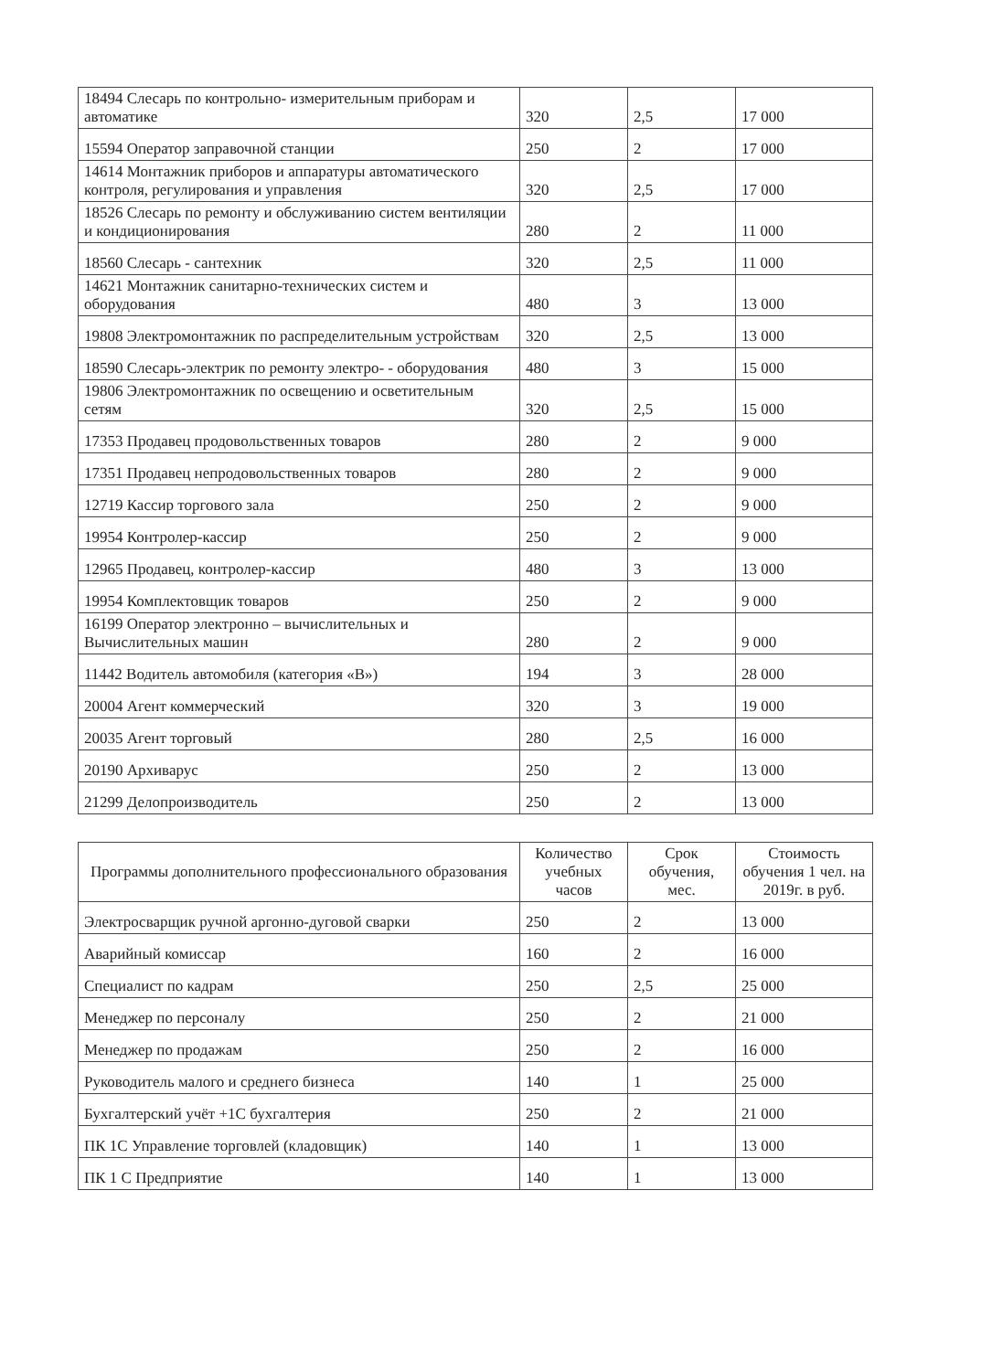| 18494 Слесарь по контрольно- измерительным приборам и автоматике | 320 | 2,5 | 17 000 |
| 15594 Оператор заправочной станции | 250 | 2 | 17 000 |
| 14614 Монтажник приборов и аппаратуры автоматического контроля, регулирования и управления | 320 | 2,5 | 17 000 |
| 18526 Слесарь по ремонту и обслуживанию систем вентиляции и кондиционирования | 280 | 2 | 11 000 |
| 18560 Слесарь - сантехник | 320 | 2,5 | 11 000 |
| 14621 Монтажник санитарно-технических систем и оборудования | 480 | 3 | 13 000 |
| 19808 Электромонтажник по распределительным устройствам | 320 | 2,5 | 13 000 |
| 18590 Слесарь-электрик по ремонту электро- - оборудования | 480 | 3 | 15 000 |
| 19806 Электромонтажник по освещению и осветительным сетям | 320 | 2,5 | 15 000 |
| 17353 Продавец продовольственных товаров | 280 | 2 | 9 000 |
| 17351 Продавец непродовольственных товаров | 280 | 2 | 9 000 |
| 12719 Кассир торгового зала | 250 | 2 | 9 000 |
| 19954 Контролер-кассир | 250 | 2 | 9 000 |
| 12965 Продавец, контролер-кассир | 480 | 3 | 13 000 |
| 19954 Комплектовщик товаров | 250 | 2 | 9 000 |
| 16199 Оператор электронно – вычислительных и Вычислительных машин | 280 | 2 | 9 000 |
| 11442 Водитель автомобиля (категория «В») | 194 | 3 | 28 000 |
| 20004 Агент коммерческий | 320 | 3 | 19 000 |
| 20035 Агент торговый | 280 | 2,5 | 16 000 |
| 20190 Архиварус | 250 | 2 | 13 000 |
| 21299 Делопроизводитель | 250 | 2 | 13 000 |
| Программы дополнительного профессионального образования | Количество учебных часов | Срок обучения, мес. | Стоимость обучения 1 чел. на 2019г. в руб. |
| --- | --- | --- | --- |
| Электросварщик ручной аргонно-дуговой сварки | 250 | 2 | 13 000 |
| Аварийный комиссар | 160 | 2 | 16 000 |
| Специалист по кадрам | 250 | 2,5 | 25 000 |
| Менеджер по персоналу | 250 | 2 | 21 000 |
| Менеджер по продажам | 250 | 2 | 16 000 |
| Руководитель малого и среднего бизнеса | 140 | 1 | 25 000 |
| Бухгалтерский учёт +1С бухгалтерия | 250 | 2 | 21 000 |
| ПК 1С Управление торговлей (кладовщик) | 140 | 1 | 13 000 |
| ПК 1 С Предприятие | 140 | 1 | 13 000 |